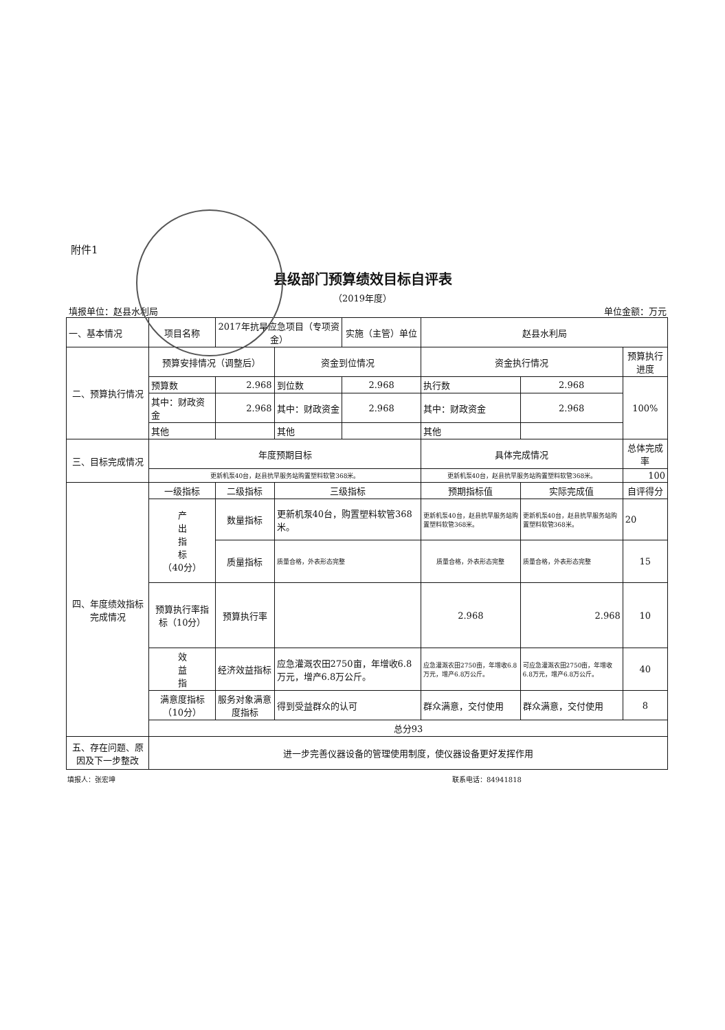附件1
县级部门预算绩效目标自评表
（2019年度）
填报单位：赵县水利局 单位金额：万元
| 一、基本情况 | 项目名称 | 2017年抗旱应急项目（专项资金） | | 实施（主管）单位 | 赵县水利局 | | |
| 二、预算执行情况 | 预算安排情况（调整后） | | 资金到位情况 | | 资金执行情况 | | 预算执行进度 |
| | 预算数 | 2.968 | 到位数 | 2.968 | 执行数 | 2.968 | 100% |
| | 其中：财政资金 | 2.968 | 其中：财政资金 | 2.968 | 其中：财政资金 | 2.968 | |
| | 其他 | | 其他 | | 其他 | | |
| 三、目标完成情况 | 年度预期目标 | | | | 具体完成情况 | | 总体完成率 |
| | 更新机泵40台，赵县抗旱服务站购置塑料软管368米。 | | | | 更新机泵40台，赵县抗旱服务站购置塑料软管368米。 | | 100 |
| 四、年度绩效指标完成情况 | 一级指标 | 二级指标 | 三级指标 | | 预期指标值 | 实际完成值 | 自评得分 |
| | 产 出 指 标 （40分） | 数量指标 | 更新机泵40台，购置塑料软管368米。 | | 更新机泵40台，赵县抗旱服务站购置塑料软管368米。 | 更新机泵40台，赵县抗旱服务站购置塑料软管368米。 | 20 |
| | | 质量指标 | 质量合格，外表形态完整 | | 质量合格，外表形态完整 | 质量合格，外表形态完整 | 15 |
| | 预算执行率指标（10分） | 预算执行率 | | | 2.968 | 2.968 | 10 |
| | 效 益 指 | 经济效益指标 | 应急灌溉农田2750亩，年增收6.8万元，增产6.8万公斤。 | | 应急灌溉农田2750亩，年增收6.8万元，增产6.8万公斤。 | 可应急灌溉农田2750亩，年增收6.8万元，增产6.8万公斤。 | 40 |
| | 满意度指标（10分） | 服务对象满意度指标 | 得到受益群众的认可 | | 群众满意，交付使用 | 群众满意，交付使用 | 8 |
| | 总分93 | | | | | | |
| 五、存在问题、原因及下一步整改 | 进一步完善仪器设备的管理使用制度，使仪器设备更好发挥作用 | | | | | | |
填报人：张宏坤 联系电话：84941818